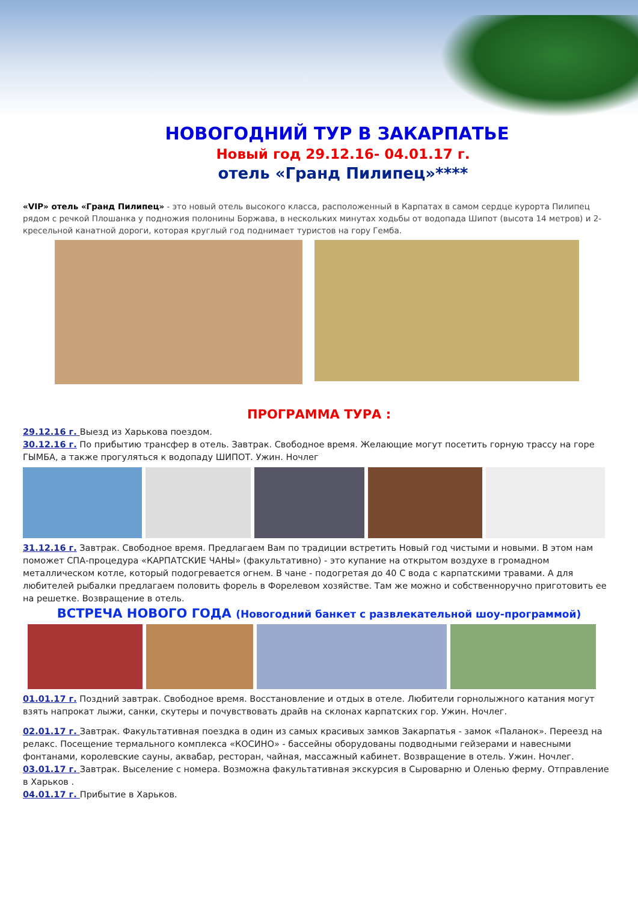НОВОГОДНИЙ ТУР В ЗАКАРПАТЬЕ
Новый год 29.12.16- 04.01.17 г.
отель «Гранд Пилипец»****
«VIP» отель «Гранд Пилипец» - это новый отель высокого класса, расположенный в Карпатах в самом сердце курорта Пилипец рядом с речкой Плошанка у подножия полонины Боржава, в нескольких минутах ходьбы от водопада Шипот (высота 14 метров) и 2-кресельной канатной дороги, которая круглый год поднимает туристов на гору Гемба.
ПРОГРАММА ТУРА :
29.12.16 г. Выезд из Харькова поездом.
30.12.16 г. По прибытию трансфер в отель. Завтрак. Свободное время. Желающие могут посетить горную трассу на горе ГЫМБА, а также прогуляться к водопаду ШИПОТ. Ужин. Ночлег
31.12.16 г. Завтрак. Свободное время. Предлагаем Вам по традиции встретить Новый год чистыми и новыми. В этом нам поможет СПА-процедура «КАРПАТСКИЕ ЧАНЫ» (факультативно) - это купание на открытом воздухе в громадном металлическом котле, который подогревается огнем. В чане - подогретая до 40 С вода с карпатскими травами. А для любителей рыбалки предлагаем половить форель в Форелевом хозяйстве. Там же можно и собственноручно приготовить ее на решетке. Возвращение в отель.
ВСТРЕЧА НОВОГО ГОДА (Новогодний банкет с развлекательной шоу-программой)
01.01.17 г. Поздний завтрак. Свободное время. Восстановление и отдых в отеле. Любители горнолыжного катания могут взять напрокат лыжи, санки, скутеры и почувствовать драйв на склонах карпатских гор. Ужин. Ночлег.
02.01.17 г. Завтрак. Факультативная поездка в один из самых красивых замков Закарпатья - замок «Паланок». Переезд на релакс. Посещение термального комплекса «КОСИНО» - бассейны оборудованы подводными гейзерами и навесными фонтанами, королевские сауны, аквабар, ресторан, чайная, массажный кабинет. Возвращение в отель. Ужин. Ночлег.
03.01.17 г. Завтрак. Выселение с номера. Возможна факультативная экскурсия в Сыроварню и Оленью ферму. Отправление в Харьков .
04.01.17 г. Прибытие в Харьков.